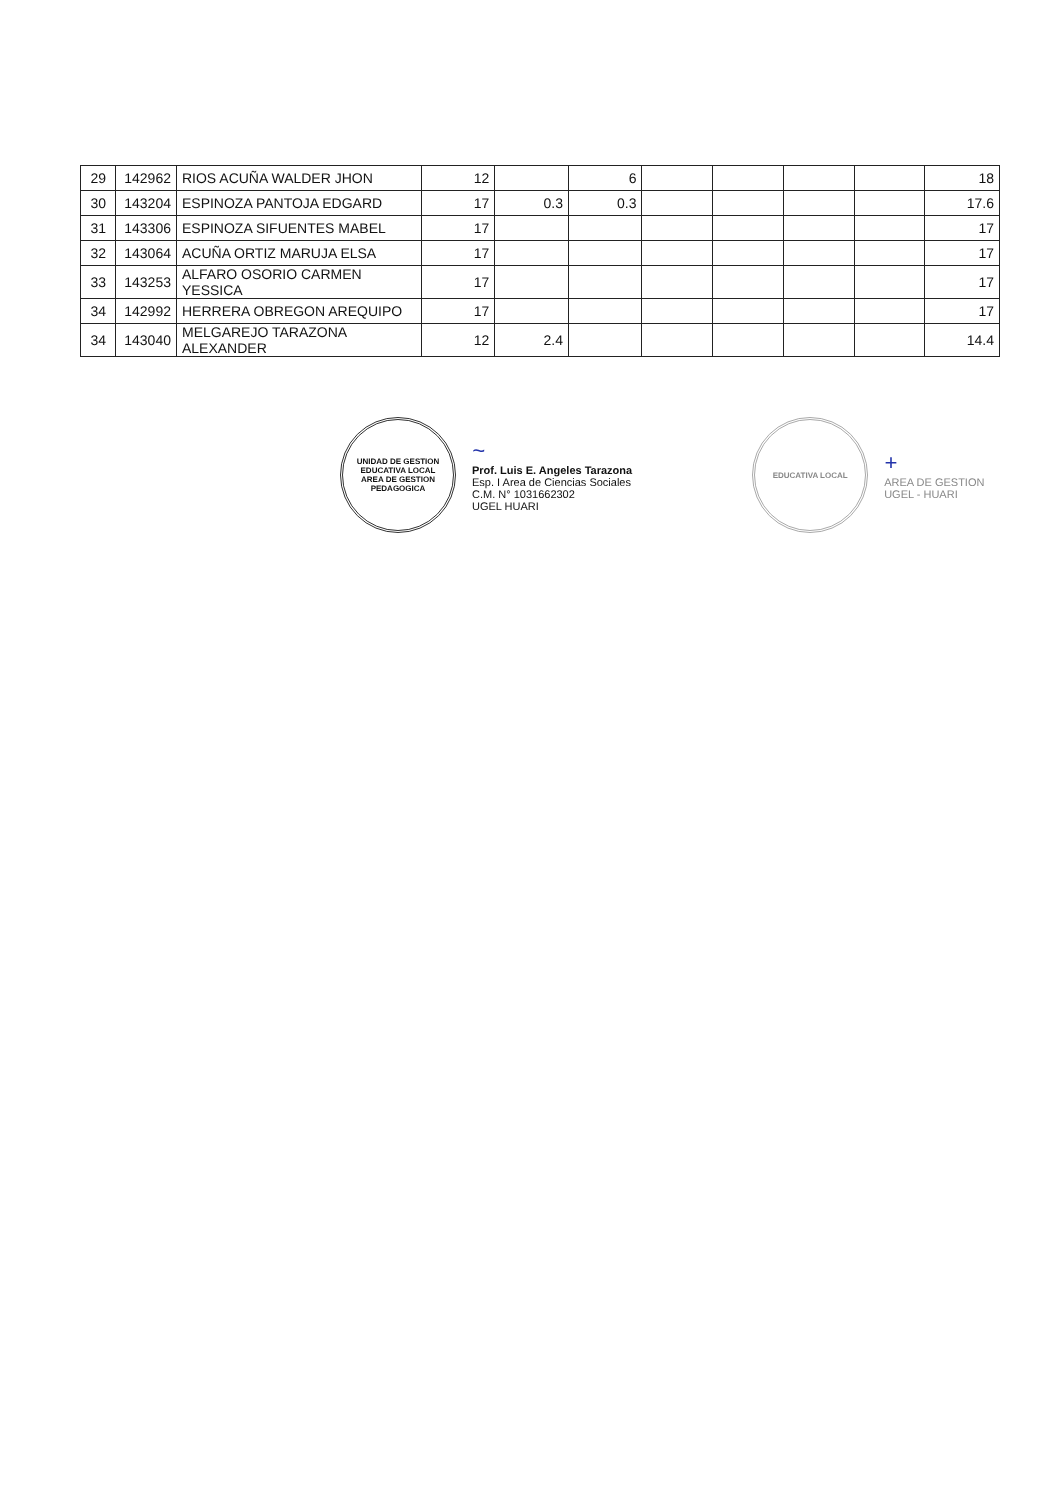| 29 | 142962 | RIOS ACUÑA WALDER JHON | 12 | | 6 | | | | | 18 |
| 30 | 143204 | ESPINOZA PANTOJA EDGARD | 17 | 0.3 | 0.3 | | | | | 17.6 |
| 31 | 143306 | ESPINOZA SIFUENTES MABEL | 17 | | | | | | | 17 |
| 32 | 143064 | ACUÑA ORTIZ MARUJA ELSA | 17 | | | | | | | 17 |
| 33 | 143253 | ALFARO OSORIO CARMEN YESSICA | 17 | | | | | | | 17 |
| 34 | 142992 | HERRERA OBREGON AREQUIPO | 17 | | | | | | | 17 |
| 34 | 143040 | MELGAREJO TARAZONA ALEXANDER | 12 | 2.4 | | | | | | 14.4 |
UNIDAD DE GESTION EDUCATIVA LOCAL
AREA DE GESTION PEDAGOGICA
~
Prof. Luis E. Angeles Tarazona
Esp. I Area de Ciencias Sociales
C.M. N° 1031662302
UGEL HUARI
EDUCATIVA LOCAL
+
AREA DE GESTION
UGEL - HUARI